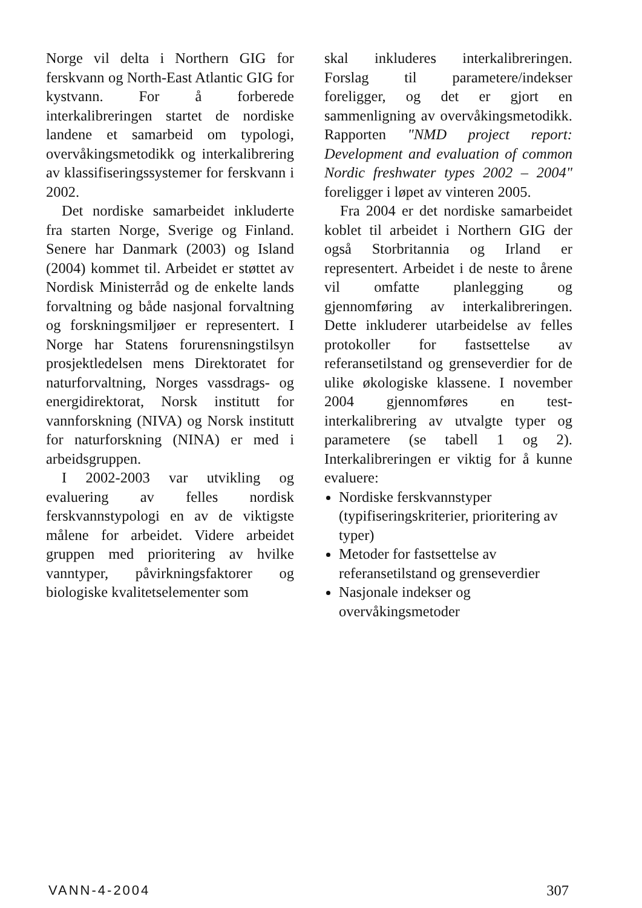Norge vil delta i Northern GIG for ferskvann og North-East Atlantic GIG for kystvann. For å forberede interkalibreringen startet de nordiske landene et samarbeid om typologi, overvåkingsmetodikk og interkalibrering av klassifiseringssystemer for ferskvann i 2002.
Det nordiske samarbeidet inkluderte fra starten Norge, Sverige og Finland. Senere har Danmark (2003) og Island (2004) kommet til. Arbeidet er støttet av Nordisk Ministerråd og de enkelte lands forvaltning og både nasjonal forvaltning og forskningsmiljøer er representert. I Norge har Statens forurensningstilsyn prosjektledelsen mens Direktoratet for naturforvaltning, Norges vassdrags- og energidirektorat, Norsk institutt for vannforskning (NIVA) og Norsk institutt for naturforskning (NINA) er med i arbeidsgruppen.
I 2002-2003 var utvikling og evaluering av felles nordisk ferskvannstypologi en av de viktigste målene for arbeidet. Videre arbeidet gruppen med prioritering av hvilke vanntyper, påvirkningsfaktorer og biologiske kvalitetselementer som
skal inkluderes interkalibreringen. Forslag til parametere/indekser foreligger, og det er gjort en sammenligning av overvåkingsmetodikk. Rapporten "NMD project report: Development and evaluation of common Nordic freshwater types 2002 – 2004" foreligger i løpet av vinteren 2005.
Fra 2004 er det nordiske samarbeidet koblet til arbeidet i Northern GIG der også Storbritannia og Irland er representert. Arbeidet i de neste to årene vil omfatte planlegging og gjennomføring av interkalibreringen. Dette inkluderer utarbeidelse av felles protokoller for fastsettelse av referansetilstand og grenseverdier for de ulike økologiske klassene. I november 2004 gjennomføres en test-interkalibrering av utvalgte typer og parametere (se tabell 1 og 2). Interkalibreringen er viktig for å kunne evaluere:
Nordiske ferskvannstyper (typifiseringskriterier, prioritering av typer)
Metoder for fastsettelse av referansetilstand og grenseverdier
Nasjonale indekser og overvåkingsmetoder
VANN-4-2004 307